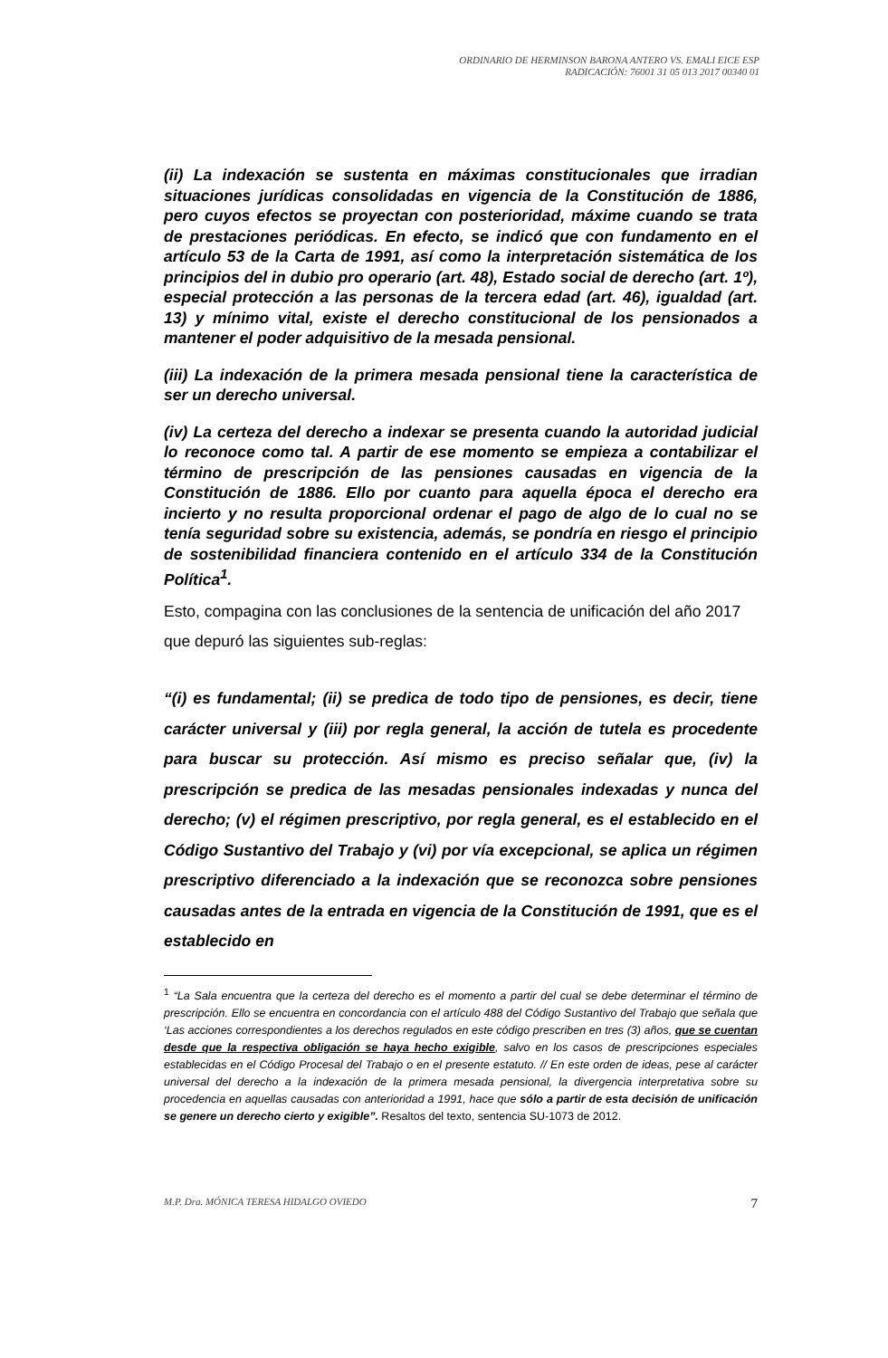ORDINARIO DE HERMINSON BARONA ANTERO VS. EMALI EICE ESP
RADICACIÓN: 76001 31 05 013 2017 00340 01
(ii) La indexación se sustenta en máximas constitucionales que irradian situaciones jurídicas consolidadas en vigencia de la Constitución de 1886, pero cuyos efectos se proyectan con posterioridad, máxime cuando se trata de prestaciones periódicas. En efecto, se indicó que con fundamento en el artículo 53 de la Carta de 1991, así como la interpretación sistemática de los principios del in dubio pro operario (art. 48), Estado social de derecho (art. 1º), especial protección a las personas de la tercera edad (art. 46), igualdad (art. 13) y mínimo vital, existe el derecho constitucional de los pensionados a mantener el poder adquisitivo de la mesada pensional.
(iii) La indexación de la primera mesada pensional tiene la característica de ser un derecho universal.
(iv) La certeza del derecho a indexar se presenta cuando la autoridad judicial lo reconoce como tal. A partir de ese momento se empieza a contabilizar el término de prescripción de las pensiones causadas en vigencia de la Constitución de 1886. Ello por cuanto para aquella época el derecho era incierto y no resulta proporcional ordenar el pago de algo de lo cual no se tenía seguridad sobre su existencia, además, se pondría en riesgo el principio de sostenibilidad financiera contenido en el artículo 334 de la Constitución Política<sup>1</sup>.
Esto, compagina con las conclusiones de la sentencia de unificación del año 2017 que depuró las siguientes sub-reglas:
“(i) es fundamental; (ii) se predica de todo tipo de pensiones, es decir, tiene carácter universal y (iii) por regla general, la acción de tutela es procedente para buscar su protección. Así mismo es preciso señalar que, (iv) la prescripción se predica de las mesadas pensionales indexadas y nunca del derecho; (v) el régimen prescriptivo, por regla general, es el establecido en el Código Sustantivo del Trabajo y (vi) por vía excepcional, se aplica un régimen prescriptivo diferenciado a la indexación que se reconozca sobre pensiones causadas antes de la entrada en vigencia de la Constitución de 1991, que es el establecido en
<sup>1</sup> “La Sala encuentra que la certeza del derecho es el momento a partir del cual se debe determinar el término de prescripción. Ello se encuentra en concordancia con el artículo 488 del Código Sustantivo del Trabajo que señala que ‘Las acciones correspondientes a los derechos regulados en este código prescriben en tres (3) años, que se cuentan desde que la respectiva obligación se haya hecho exigible, salvo en los casos de prescripciones especiales establecidas en el Código Procesal del Trabajo o en el presente estatuto. // En este orden de ideas, pese al carácter universal del derecho a la indexación de la primera mesada pensional, la divergencia interpretativa sobre su procedencia en aquellas causadas con anterioridad a 1991, hace que sólo a partir de esta decisión de unificación se genere un derecho cierto y exigible”. Resaltos del texto, sentencia SU-1073 de 2012.
M.P. Dra. MÓNICA TERESA HIDALGO OVIEDO 7